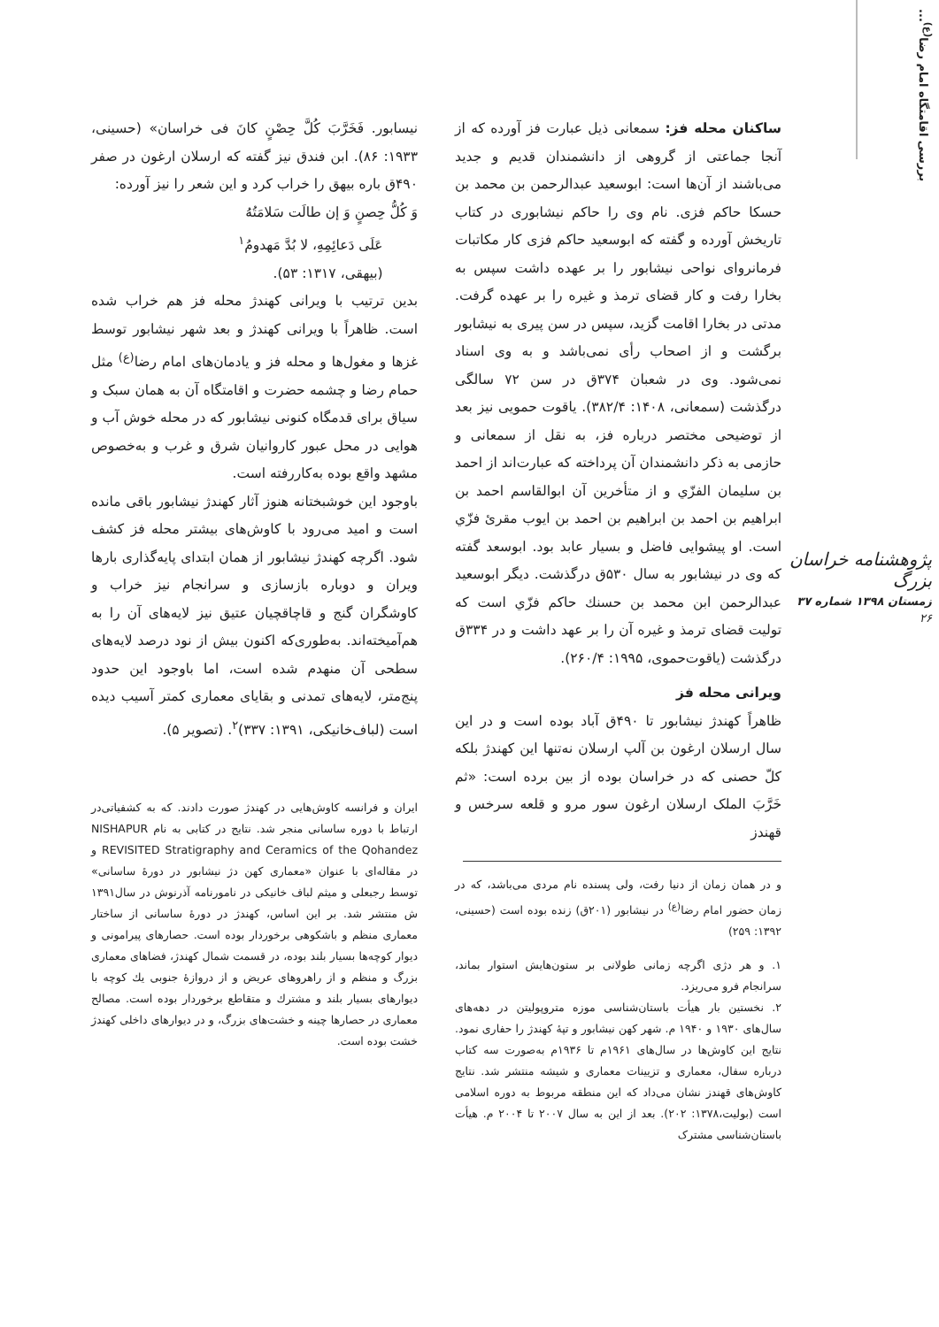بررسی اقامتگاه امام رضا<sup>(ع)</sup>...
پژوهشنامه خراسان بزرگ
زمستان ۱۳۹۸ شماره ۳۷
۲۶
ساکنان محله فز: سمعانی ذیل عبارت فز آورده که از آنجا جماعتی از گروهی از دانشمندان قدیم و جدید می‌باشند از آن‌ها است: ابوسعید عبدالرحمن بن محمد بن حسکا حاکم فزی. نام وی را حاکم نیشابوری در کتاب تاریخش آورده و گفته که ابوسعید حاکم فزی کار مکاتبات فرمانروای نواحی نیشابور را بر عهده داشت سپس به بخارا رفت و کار قضای ترمذ و غیره را بر عهده گرفت. مدتی در بخارا اقامت گزید، سپس در سن پیری به نیشابور برگشت و از اصحاب رأی نمی‌باشد و به وی اسناد نمی‌شود. وی در شعبان ۳۷۴ق در سن ۷۲ سالگی درگذشت (سمعانی، ۱۴۰۸: ۳۸۲/۴). یاقوت حمویی نیز بعد از توضیحی مختصر درباره فز، به نقل از سمعانی و حازمی به ذکر دانشمندان آن پرداخته که عبارت‌اند از احمد بن سلیمان الفزّي و از متأخرین آن ابوالقاسم احمد بن ابراهیم بن احمد بن ابراهیم بن احمد بن ایوب مقرئ فزّي است. او پیشوایی فاضل و بسیار عابد بود. ابوسعد گفته که وی در نیشابور به سال ۵۳۰ق درگذشت. دیگر ابوسعید عبدالرحمن ابن محمد بن حسنك حاکم فزّي است که تولیت قضای ترمذ و غیره آن را بر عهد داشت و در ۳۳۴ق درگذشت (یاقوت‌حموی، ۱۹۹۵: ۲۶۰/۴).
ویرانی محله فز
ظاهراً کهندژ نیشابور تا ۴۹۰ق آباد بوده است و در این سال ارسلان ارغون بن آلپ ارسلان نه‌تنها این کهندژ بلکه کلّ حصنی که در خراسان بوده از بین برده است: «ثم خَرَّبَ الملک ارسلان ارغون سور مرو و قلعه سرخس و قهندز
و در همان زمان از دنیا رفت، ولی پسنده نام مردی می‌باشد، که در زمان حضور امام رضا<sup>(ع)</sup> در نیشابور (۲۰۱ق) زنده بوده است (حسینی، ۱۳۹۲: ۲۵۹)
۱. و هر دژی اگرچه زمانی طولانی بر ستون‌هایش استوار بماند، سرانجام فرو می‌ریزد.
۲. نخستین بار هیأت باستان‌شناسی موزه متروپولیتن در دهه‌های سال‌های ۱۹۳۰ و ۱۹۴۰ م. شهر کهن نیشابور و تپهٔ کهندژ را حفاری نمود. نتایج این کاوش‌ها در سال‌های ۱۹۶۱م تا ۱۹۳۶م به‌صورت سه کتاب درباره سفال، معماری و تزیینات معماری و شیشه منتشر شد. نتایج کاوش‌های قهندز نشان می‌داد که این منطقه مربوط به دوره اسلامی است (بولیت،۱۳۷۸: ۲۰۲). بعد از این به سال ۲۰۰۷ تا ۲۰۰۴ م. هیأت باستان‌شناسی مشترک
نیسابور. فَخَرَّبَ کُلَّ حِصْنٍ کانَ فی خراسان» (حسینی، ۱۹۳۳: ۸۶). ابن فندق نیز گفته که ارسلان ارغون در صفر ۴۹۰ق باره بیهق را خراب کرد و این شعر را نیز آورده:
وَ کُلُّ حِصنٍ وَ إن طالَت سَلامَتُهُ
عَلَی دَعائِمِهِ، لا بُدَّ مَهدومُ<sup>۱</sup>
(بیهقی، ۱۳۱۷: ۵۳).
بدین ترتیب با ویرانی کهندژ محله فز هم خراب شده است. ظاهراً با ویرانی کهندژ و بعد شهر نیشابور توسط غزها و مغول‌ها و محله فز و یادمان‌های امام رضا<sup>(ع)</sup> مثل حمام رضا و چشمه حضرت و اقامتگاه آن به همان سبک و سیاق برای قدمگاه کنونی نیشابور که در محله خوش آب و هوایی در محل عبور کاروانیان شرق و غرب و به‌خصوص مشهد واقع بوده به‌کاررفته است.
باوجود این خوشبختانه هنوز آثار کهندژ نیشابور باقی مانده است و امید می‌رود با کاوش‌های بیشتر محله فز کشف شود. اگرچه کهندژ نیشابور از همان ابتدای پایه‌گذاری بارها ویران و دوباره بازسازی و سرانجام نیز خراب و کاوشگران گنج و قاچاقچیان عتیق نیز لایه‌های آن را به هم‌آمیخته‌اند. به‌طوری‌که اکنون بیش از نود درصد لایه‌های سطحی آن منهدم شده است، اما باوجود این حدود پنج‌متر، لایه‌های تمدنی و بقایای معماری کمتر آسیب دیده است (لباف‌خانیکی، ۱۳۹۱: ۳۳۷)<sup>۲</sup>. (تصویر ۵).
ایران و فرانسه کاوش‌هایی در کهندژ صورت دادند. که به کشفیاتی‌در ارتباط با دوره ساسانی منجر شد. نتایج در کتابی به نام NISHAPUR REVISITED Stratigraphy and Ceramics of the Qohandez و در مقاله‌ای با عنوان «معماری کهن دژ نیشابور در دورهٔ ساسانی» توسط رجبعلی و میثم لباف خانیکی در نامورنامه آذرنوش در سال۱۳۹۱ ش منتشر شد. بر این اساس، کهندژ در دورهٔ ساسانی از ساختار معماری منظم و باشکوهی برخوردار بوده است. حصارهای پیرامونی و دیوار کوچه‌ها بسیار بلند بوده، در قسمت شمال کهندژ، فضاهای معماری بزرگ و منظم و از راهروهای عریض و از دروازهٔ جنوبی یك کوچه با دیوارهای بسیار بلند و مشترك و متقاطع برخوردار بوده است. مصالح معماری در حصارها چینه و خشت‌های بزرگ، و در دیوارهای داخلی کهندژ خشت بوده است.